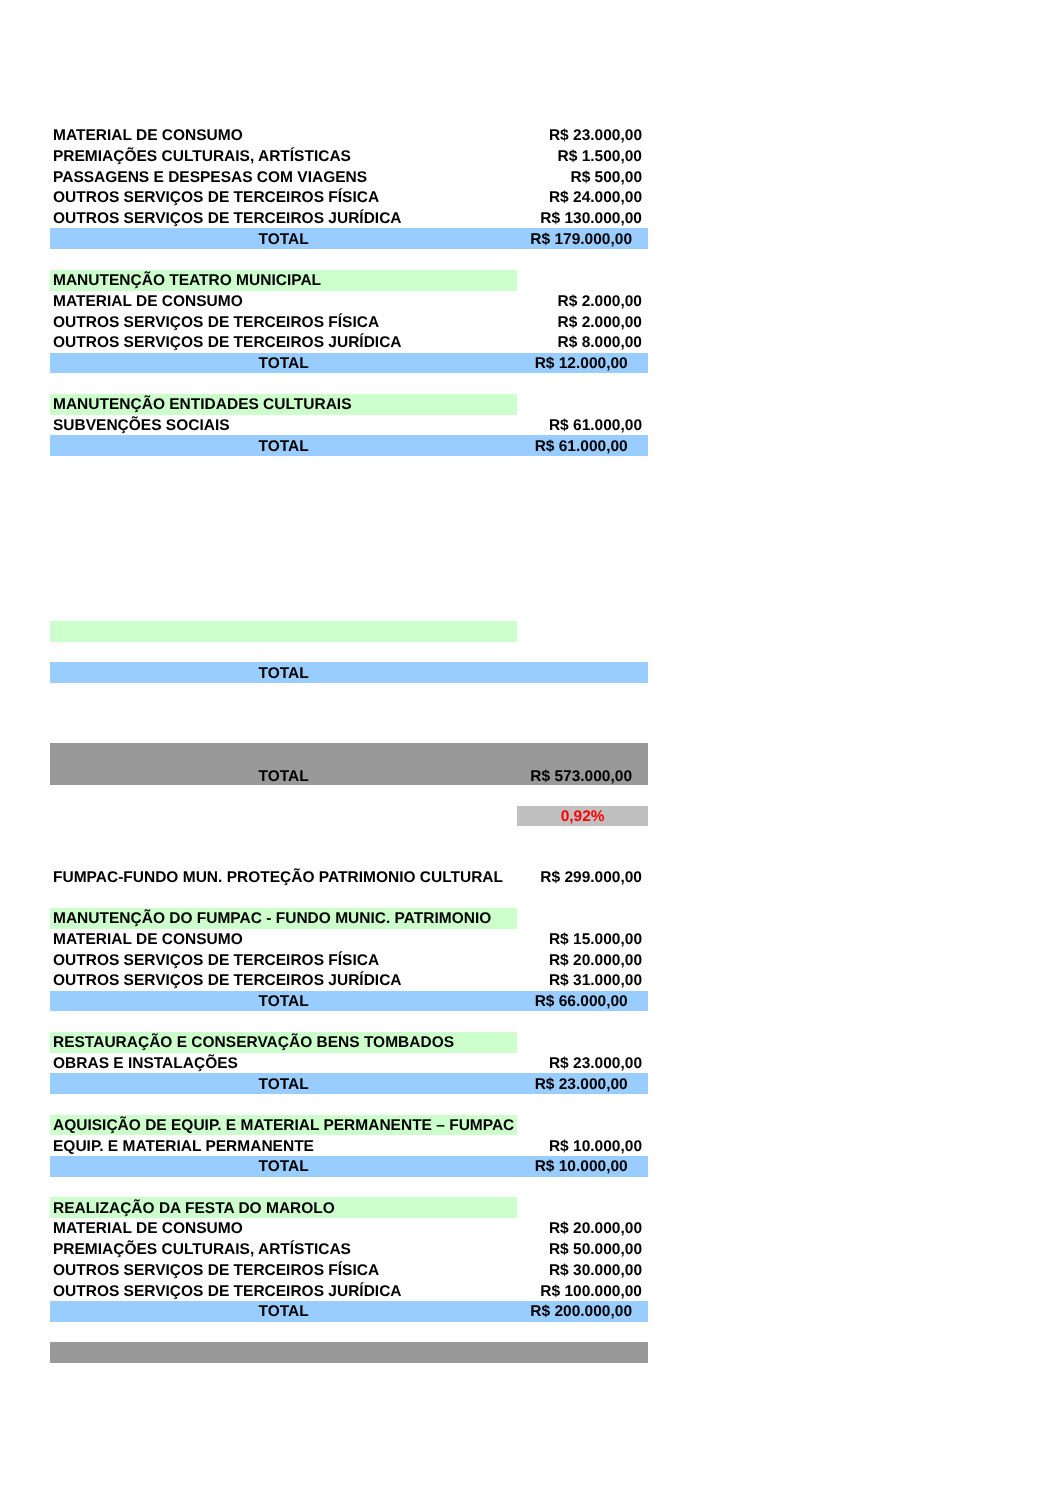| MATERIAL DE CONSUMO | R$ 23.000,00 |
| PREMIAÇÕES CULTURAIS, ARTÍSTICAS | R$ 1.500,00 |
| PASSAGENS E DESPESAS COM VIAGENS | R$ 500,00 |
| OUTROS SERVIÇOS DE TERCEIROS FÍSICA | R$ 24.000,00 |
| OUTROS SERVIÇOS DE TERCEIROS JURÍDICA | R$ 130.000,00 |
| TOTAL | R$ 179.000,00 |
| MANUTENÇÃO TEATRO MUNICIPAL | |
| MATERIAL DE CONSUMO | R$ 2.000,00 |
| OUTROS SERVIÇOS DE TERCEIROS FÍSICA | R$ 2.000,00 |
| OUTROS SERVIÇOS DE TERCEIROS JURÍDICA | R$ 8.000,00 |
| TOTAL | R$ 12.000,00 |
| MANUTENÇÃO ENTIDADES CULTURAIS | |
| SUBVENÇÕES SOCIAIS | R$ 61.000,00 |
| TOTAL | R$ 61.000,00 |
| TOTAL | |
| TOTAL | R$ 573.000,00 |
| | 0,92% |
| FUMPAC-FUNDO MUN. PROTEÇÃO PATRIMONIO CULTURAL | R$ 299.000,00 |
| MANUTENÇÃO DO FUMPAC - FUNDO MUNIC. PATRIMONIO | |
| MATERIAL DE CONSUMO | R$ 15.000,00 |
| OUTROS SERVIÇOS DE TERCEIROS FÍSICA | R$ 20.000,00 |
| OUTROS SERVIÇOS DE TERCEIROS JURÍDICA | R$ 31.000,00 |
| TOTAL | R$ 66.000,00 |
| RESTAURAÇÃO E CONSERVAÇÃO BENS TOMBADOS | |
| OBRAS E INSTALAÇÕES | R$ 23.000,00 |
| TOTAL | R$ 23.000,00 |
| AQUISIÇÃO DE EQUIP. E MATERIAL PERMANENTE – FUMPAC | |
| EQUIP. E MATERIAL PERMANENTE | R$ 10.000,00 |
| TOTAL | R$ 10.000,00 |
| REALIZAÇÃO DA FESTA DO MAROLO | |
| MATERIAL DE CONSUMO | R$ 20.000,00 |
| PREMIAÇÕES CULTURAIS, ARTÍSTICAS | R$ 50.000,00 |
| OUTROS SERVIÇOS DE TERCEIROS FÍSICA | R$ 30.000,00 |
| OUTROS SERVIÇOS DE TERCEIROS JURÍDICA | R$ 100.000,00 |
| TOTAL | R$ 200.000,00 |